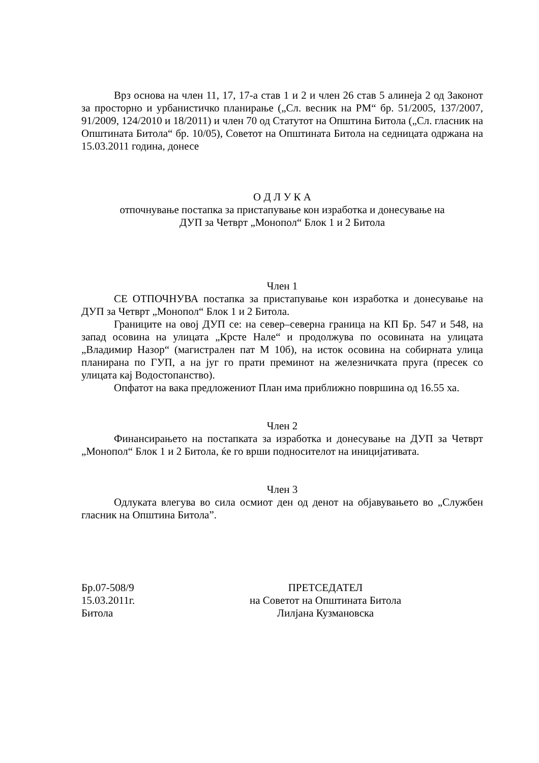Врз основа на член 11, 17, 17-а став 1 и 2 и член 26 став 5 алинеја 2 од Законот за просторно и урбанистичко планирање („Сл. весник на РМ“ бр. 51/2005, 137/2007, 91/2009, 124/2010 и 18/2011) и член 70 од Статутот на Општина Битола („Сл. гласник на Општината Битола“ бр. 10/05), Советот на Општината Битола на седницата одржана на 15.03.2011 година, донесе
О Д Л У К А
отпочнување постапка за пристапување кон изработка и донесување на
ДУП за Четврт „Монопол“ Блок 1 и 2 Битола
Член 1
СЕ ОТПОЧНУВА постапка за пристапување кон изработка и донесување на ДУП за Четврт „Монопол“ Блок 1 и 2 Битола.
Границите на овој ДУП се: на север–северна граница на КП Бр. 547 и 548, на запад осовина на улицата „Крсте Нале“ и продолжува по осовината на улицата „Владимир Назор“ (магистрален пат М 10б), на исток осовина на собирната улица планирана по ГУП, а на југ го прати преминот на железничката пруга (пресек со улицата кај Водостопанство).
Опфатот на вака предложениот План има приближно површина од 16.55 ха.
Член 2
Финансирањето на постапката за изработка и донесување на ДУП за Четврт „Монопол“ Блок 1 и 2 Битола, ќе го врши подносителот на иницијативата.
Член 3
Одлуката влегува во сила осмиот ден од денот на објавувањето во „Службен гласник на Општина Битола”.
Бр.07-508/9
15.03.2011г.
Битола
ПРЕТСЕДАТЕЛ
на Советот на Општината Битола
Лилјана Кузмановска